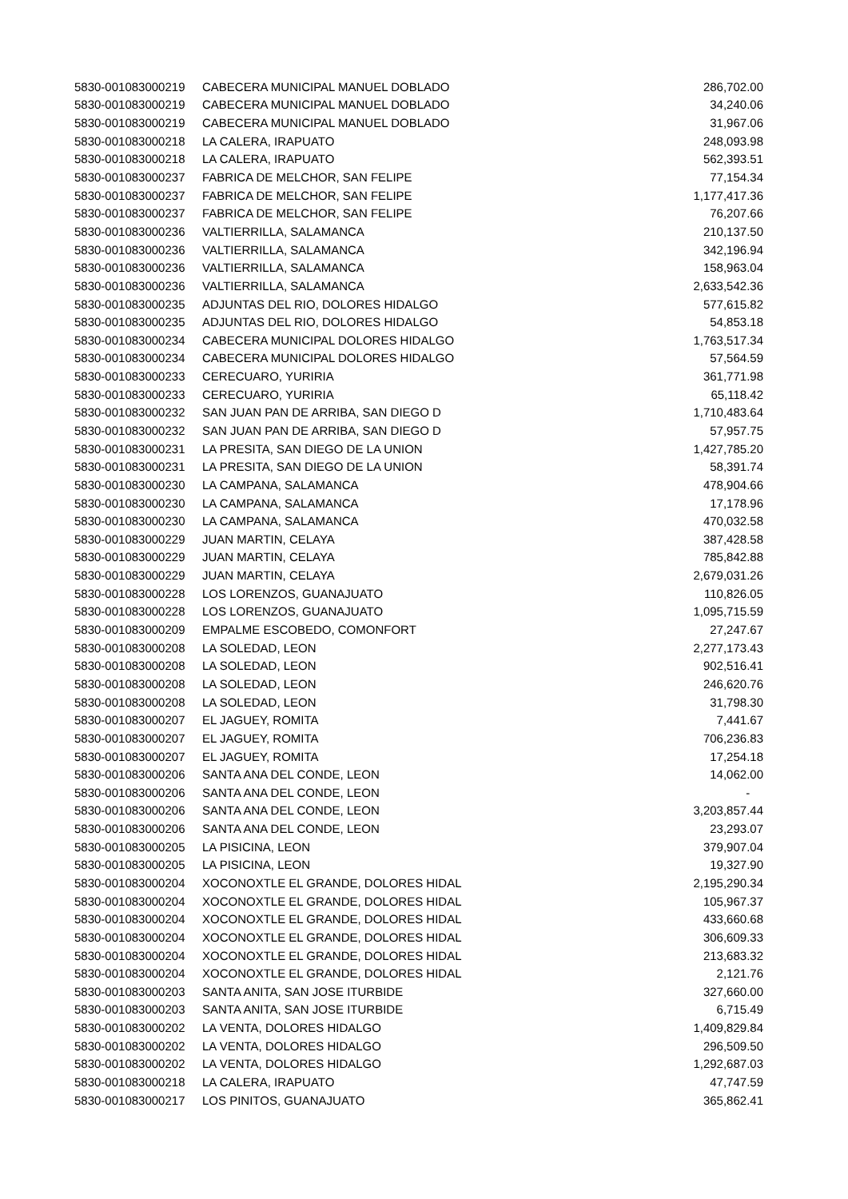| 5830-001083000219 | CABECERA MUNICIPAL MANUEL DOBLADO | 286,702.00 |
| 5830-001083000219 | CABECERA MUNICIPAL MANUEL DOBLADO | 34,240.06 |
| 5830-001083000219 | CABECERA MUNICIPAL MANUEL DOBLADO | 31,967.06 |
| 5830-001083000218 | LA CALERA, IRAPUATO | 248,093.98 |
| 5830-001083000218 | LA CALERA, IRAPUATO | 562,393.51 |
| 5830-001083000237 | FABRICA DE MELCHOR, SAN FELIPE | 77,154.34 |
| 5830-001083000237 | FABRICA DE MELCHOR, SAN FELIPE | 1,177,417.36 |
| 5830-001083000237 | FABRICA DE MELCHOR, SAN FELIPE | 76,207.66 |
| 5830-001083000236 | VALTIERRILLA, SALAMANCA | 210,137.50 |
| 5830-001083000236 | VALTIERRILLA, SALAMANCA | 342,196.94 |
| 5830-001083000236 | VALTIERRILLA, SALAMANCA | 158,963.04 |
| 5830-001083000236 | VALTIERRILLA, SALAMANCA | 2,633,542.36 |
| 5830-001083000235 | ADJUNTAS DEL RIO, DOLORES HIDALGO | 577,615.82 |
| 5830-001083000235 | ADJUNTAS DEL RIO, DOLORES HIDALGO | 54,853.18 |
| 5830-001083000234 | CABECERA MUNICIPAL DOLORES HIDALGO | 1,763,517.34 |
| 5830-001083000234 | CABECERA MUNICIPAL DOLORES HIDALGO | 57,564.59 |
| 5830-001083000233 | CERECUARO, YURIRIA | 361,771.98 |
| 5830-001083000233 | CERECUARO, YURIRIA | 65,118.42 |
| 5830-001083000232 | SAN JUAN PAN DE ARRIBA, SAN DIEGO D | 1,710,483.64 |
| 5830-001083000232 | SAN JUAN PAN DE ARRIBA, SAN DIEGO D | 57,957.75 |
| 5830-001083000231 | LA PRESITA, SAN DIEGO DE LA UNION | 1,427,785.20 |
| 5830-001083000231 | LA PRESITA, SAN DIEGO DE LA UNION | 58,391.74 |
| 5830-001083000230 | LA CAMPANA, SALAMANCA | 478,904.66 |
| 5830-001083000230 | LA CAMPANA, SALAMANCA | 17,178.96 |
| 5830-001083000230 | LA CAMPANA, SALAMANCA | 470,032.58 |
| 5830-001083000229 | JUAN MARTIN, CELAYA | 387,428.58 |
| 5830-001083000229 | JUAN MARTIN, CELAYA | 785,842.88 |
| 5830-001083000229 | JUAN MARTIN, CELAYA | 2,679,031.26 |
| 5830-001083000228 | LOS LORENZOS, GUANAJUATO | 110,826.05 |
| 5830-001083000228 | LOS LORENZOS, GUANAJUATO | 1,095,715.59 |
| 5830-001083000209 | EMPALME ESCOBEDO, COMONFORT | 27,247.67 |
| 5830-001083000208 | LA SOLEDAD, LEON | 2,277,173.43 |
| 5830-001083000208 | LA SOLEDAD, LEON | 902,516.41 |
| 5830-001083000208 | LA SOLEDAD, LEON | 246,620.76 |
| 5830-001083000208 | LA SOLEDAD, LEON | 31,798.30 |
| 5830-001083000207 | EL JAGUEY, ROMITA | 7,441.67 |
| 5830-001083000207 | EL JAGUEY, ROMITA | 706,236.83 |
| 5830-001083000207 | EL JAGUEY, ROMITA | 17,254.18 |
| 5830-001083000206 | SANTA ANA DEL CONDE, LEON | 14,062.00 |
| 5830-001083000206 | SANTA ANA DEL CONDE, LEON | - |
| 5830-001083000206 | SANTA ANA DEL CONDE, LEON | 3,203,857.44 |
| 5830-001083000206 | SANTA ANA DEL CONDE, LEON | 23,293.07 |
| 5830-001083000205 | LA PISICINA, LEON | 379,907.04 |
| 5830-001083000205 | LA PISICINA, LEON | 19,327.90 |
| 5830-001083000204 | XOCONOXTLE EL GRANDE, DOLORES HIDAL | 2,195,290.34 |
| 5830-001083000204 | XOCONOXTLE EL GRANDE, DOLORES HIDAL | 105,967.37 |
| 5830-001083000204 | XOCONOXTLE EL GRANDE, DOLORES HIDAL | 433,660.68 |
| 5830-001083000204 | XOCONOXTLE EL GRANDE, DOLORES HIDAL | 306,609.33 |
| 5830-001083000204 | XOCONOXTLE EL GRANDE, DOLORES HIDAL | 213,683.32 |
| 5830-001083000204 | XOCONOXTLE EL GRANDE, DOLORES HIDAL | 2,121.76 |
| 5830-001083000203 | SANTA ANITA, SAN JOSE ITURBIDE | 327,660.00 |
| 5830-001083000203 | SANTA ANITA, SAN JOSE ITURBIDE | 6,715.49 |
| 5830-001083000202 | LA VENTA, DOLORES HIDALGO | 1,409,829.84 |
| 5830-001083000202 | LA VENTA, DOLORES HIDALGO | 296,509.50 |
| 5830-001083000202 | LA VENTA, DOLORES HIDALGO | 1,292,687.03 |
| 5830-001083000218 | LA CALERA, IRAPUATO | 47,747.59 |
| 5830-001083000217 | LOS PINITOS, GUANAJUATO | 365,862.41 |